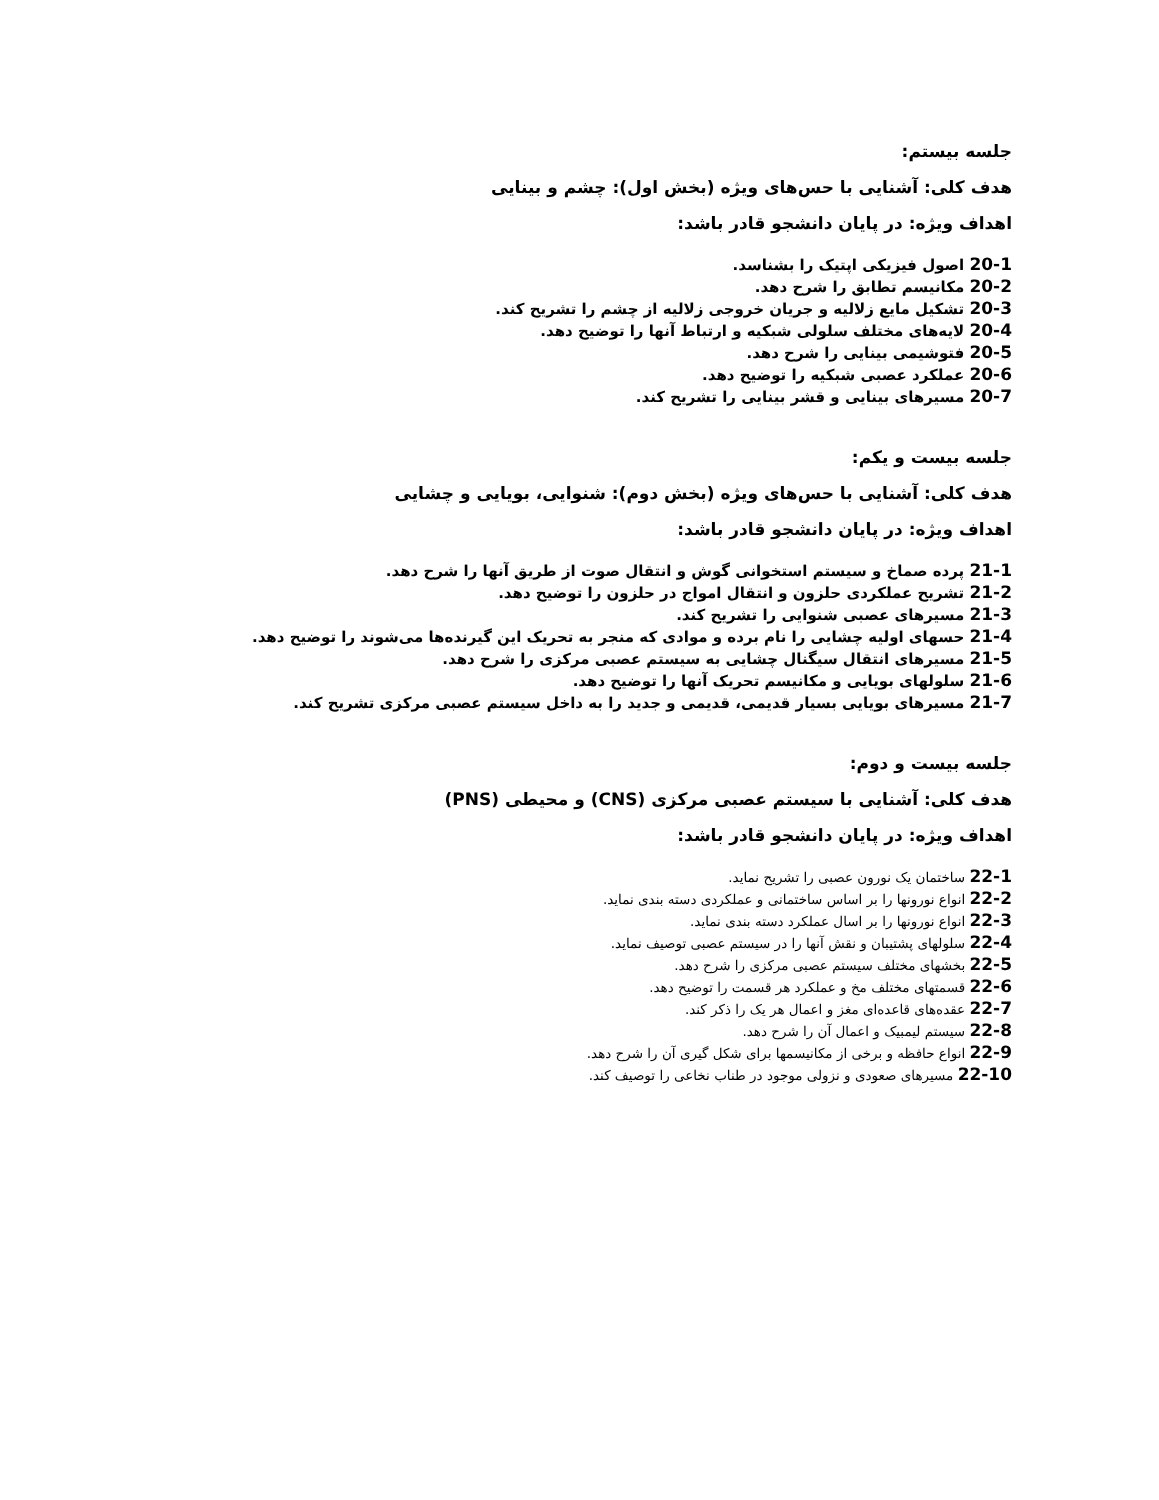جلسه بیستم:
هدف کلی: آشنایی با حس‌های ویژه (بخش اول): چشم و بینایی
اهداف ویژه: در پایان دانشجو قادر باشد:
20-1 اصول فیزیکی اپتیک را بشناسد.
20-2 مکانیسم تطابق را شرح دهد.
20-3 تشکیل مایع زلالیه و جریان خروجی زلالیه از چشم را تشریح کند.
20-4 لایه‌های مختلف سلولی شبکیه و ارتباط آنها را توضیح دهد.
20-5 فتوشیمی بینایی را شرح دهد.
20-6 عملکرد عصبی شبکیه را توضیح دهد.
20-7 مسیرهای بینایی و قشر بینایی را تشریح کند.
جلسه بیست و یکم:
هدف کلی: آشنایی با حس‌های ویژه (بخش دوم): شنوایی، بویایی و چشایی
اهداف ویژه: در پایان دانشجو قادر باشد:
21-1 پرده صماخ و سیستم استخوانی گوش و انتقال صوت از طریق آنها را شرح دهد.
21-2 تشریح عملکردی حلزون و انتقال امواج در حلزون را توضیح دهد.
21-3 مسیرهای عصبی شنوایی را تشریح کند.
21-4 حسهای اولیه چشایی را نام برده و موادی که منجر به تحریک این گیرنده‌ها می‌شوند را توضیح دهد.
21-5 مسیرهای انتقال سیگنال چشایی به سیستم عصبی مرکزی را شرح دهد.
21-6 سلولهای بویایی و مکانیسم تحریک آنها را توضیح دهد.
21-7 مسیرهای بویایی بسیار قدیمی، قدیمی و جدید را به داخل سیستم عصبی مرکزی تشریح کند.
جلسه بیست و دوم:
هدف کلی: آشنایی با سیستم عصبی مرکزی (CNS) و محیطی (PNS)
اهداف ویژه: در پایان دانشجو قادر باشد:
22-1 ساختمان یک نورون عصبی را تشریح نماید.
22-2 انواع نورونها را بر اساس ساختمانی و عملکردی دسته بندی نماید.
22-3 انواع نورونها را بر اسال عملکرد دسته بندی نماید.
22-4 سلولهای پشتیبان و نقش آنها را در سیستم عصبی توصیف نماید.
22-5 بخشهای مختلف سیستم عصبی مرکزی را شرح دهد.
22-6 قسمتهای مختلف مخ و عملکرد هر قسمت را توضیح دهد.
22-7 عقده‌های قاعده‌ای مغز و اعمال هر یک را ذکر کند.
22-8 سیستم لیمبیک و اعمال آن را شرح دهد.
22-9 انواع حافظه و برخی از مکانیسمها برای شکل گیری آن را شرح دهد.
22-10 مسیرهای صعودی و نزولی موجود در طناب نخاعی را توصیف کند.